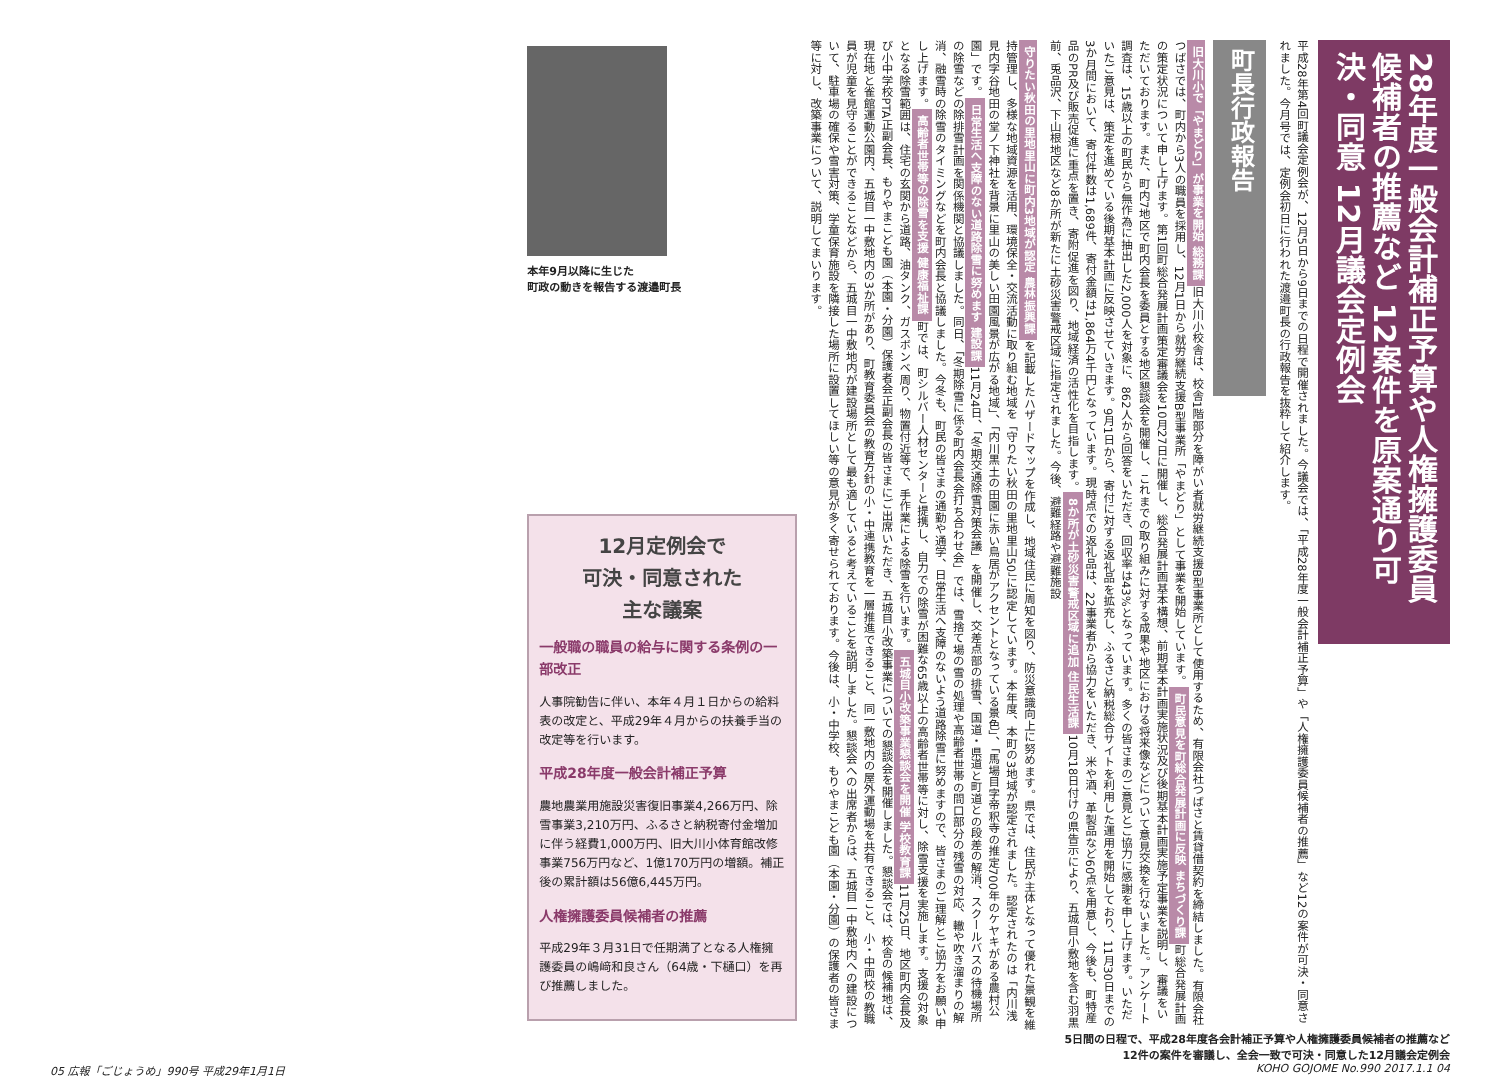28年度一般会計補正予算や人権擁護委員候補者の推薦など 12案件を原案通り可決・同意 12月議会定例会
平成28年第4回町議会定例会が、12月5日から9日までの日程で開催されました。今議会では、「平成28年度一般会計補正予算」や「人権擁護委員候補者の推薦」など12の案件が可決・同意されました。今月号では、定例会初日に行われた渡邉町長の行政報告を抜粋して紹介します。
町長行政報告
旧大川小で「やまどり」が事業を開始 総務課 旧大川小校舎は、校舎1階部分を障がい者就労継続支援B型事業所として使用するため、有限会社つばさと賃貸借契約を締結しました。有限会社つばさでは、町内から3人の職員を採用し、12月1日から就労継続支援B型事業所「やまどり」として事業を開始しています。 町民意見を町総合発展計画に反映 まちづくり課 町総合発展計画の策定状況について申し上げます。第1回町総合発展計画策定審議会を10月27日に開催し、総合発展計画基本構想、前期基本計画実施状況及び後期基本計画実施予定事業を説明し、審議をいただいております。また、町内7地区で町内会長を委員とする地区懇談会を開催し、これまでの取り組みに対する成果や地区における将来像などについて意見交換を行ないました。アンケート調査は、15歳以上の町民から無作為に抽出した2,000人を対象に、862人から回答をいただき、回収率は43%となっています。多くの皆さまのご意見とご協力に感謝を申し上げます。いただいたご意見は、策定を進めている後期基本計画に反映させていきます。9月1日から、寄付に対する返礼品を拡充し、ふるさと納税総合サイトを利用した運用を開始しており、11月30日までの3か月間において、寄付件数は1,689件、寄付金額は1,864万4千円となっています。現時点での返礼品は、22事業者から協力をいただき、米や酒、革製品など60点を用意し、今後も、町特産品のPR及び販売促進に重点を置き、寄附促進を図り、地域経済の活性化を目指します。 8か所が土砂災害警戒区域に追加 住民生活課 10月18日付けの県告示により、五城目小敷地を含む羽黒前、兎品沢、下山根地区など8か所が新たに土砂災害警戒区域に指定されました。今後、避難経路や避難施設
守りたい秋田の里地里山に町内3地域が認定 農林振興課 を記載したハザードマップを作成し、地域住民に周知を図り、防災意識向上に努めます。県では、住民が主体となって優れた景観を維持管理し、多様な地域資源を活用、環境保全・交流活動に取り組む地域を「守りたい秋田の里地里山50」に認定しています。本年度、本町の3地域が認定されました。認定されたのは「内川浅見内字谷地田の堂ノ下神社を背景に里山の美しい田園風景が広がる地域」、「内川黒土の田園に赤い鳥居がアクセントとなっている景色」、「馬場目字帝釈寺の推定700年のケヤキがある農村公園」です。 日常生活へ支障のない道路除雪に努めます 建設課 11月24日、「冬期交通除雪対策会議」を開催し、交差点部の排雪、国道・県道と町道との段差の解消、スクールバスの待機場所の除雪などの除排雪計画を関係機関と協議しました。同日、「冬期除雪に係る町内会長会打ち合わせ会」では、雪捨て場の雪の処理や高齢者世帯の間口部分の残雪の対応、轍や吹き溜まりの解消、融雪時の除雪のタイミングなどを町内会長と協議しました。今冬も、町民の皆さまの通勤や通学、日常生活へ支障のないよう道路除雪に努めますので、皆さまのご理解とご協力をお願い申し上げます。 高齢者世帯等の除雪を支援 健康福祉課 町では、町シルバー人材センターと提携し、自力での除雪が困難な65歳以上の高齢者世帯等に対し、除雪支援を実施します。支援の対象となる除雪範囲は、住宅の玄関から道路、油タンク、ガスボンベ周り、物置付近等で、手作業による除雪を行います。 五城目小改築事業懇談会を開催 学校教育課 11月25日、地区町内会長及び小中学校PTA正副会長、もりやまこども園（本園・分園）保護者会正副会長の皆さまにご出席いただき、五城目小改築事業についての懇談会を開催しました。懇談会では、校舎の候補地は、現在地と雀館運動公園内、五城目一中敷地内の3か所があり、町教育委員会の教育方針の小・中連携教育を一層推進できること、同一敷地内の屋外運動場を共有できること、小・中両校の教職員が児童を見守ることができることなどから、五城目一中敷地内が建設場所として最も適していると考えていることを説明しました。懇談会への出席者からは、五城目一中敷地内への建設について、駐車場の確保や雪害対策、学童保育施設を隣接した場所に設置してほしい等の意見が多く寄せられております。今後は、小・中学校、もりやまこども園（本園・分園）の保護者の皆さま等に対し、改築事業について、説明してまいります。
本年9月以降に生じた
町政の動きを報告する渡邉町長
12月定例会で
可決・同意された
主な議案
一般職の職員の給与に関する条例の一部改正
人事院勧告に伴い、本年４月１日からの給料表の改定と、平成29年４月からの扶養手当の改定等を行います。
平成28年度一般会計補正予算
農地農業用施設災害復旧事業4,266万円、除雪事業3,210万円、ふるさと納税寄付金増加に伴う経費1,000万円、旧大川小体育館改修事業756万円など、1億170万円の増額。補正後の累計額は56億6,445万円。
人権擁護委員候補者の推薦
平成29年３月31日で任期満了となる人権擁護委員の嶋﨑和良さん（64歳・下樋口）を再び推薦しました。
5日間の日程で、平成28年度各会計補正予算や人権擁護委員候補者の推薦など
12件の案件を審議し、全会一致で可決・同意した12月議会定例会
05 広報「ごじょうめ」990号 平成29年1月1日 KOHO GOJOME No.990 2017.1.1 04